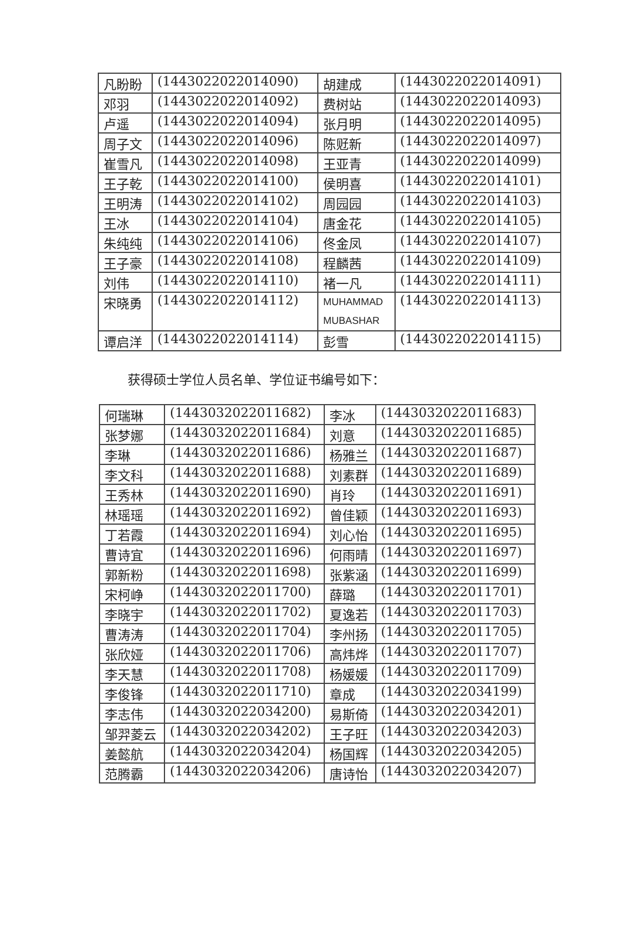| 凡盼盼 | (1443022022014090) | 胡建成 | (1443022022014091) |
| 邓羽 | (1443022022014092) | 费树站 | (1443022022014093) |
| 卢遥 | (1443022022014094) | 张月明 | (1443022022014095) |
| 周子文 | (1443022022014096) | 陈觃新 | (1443022022014097) |
| 崔雪凡 | (1443022022014098) | 王亚青 | (1443022022014099) |
| 王子乾 | (1443022022014100) | 侯明喜 | (1443022022014101) |
| 王明涛 | (1443022022014102) | 周园园 | (1443022022014103) |
| 王冰 | (1443022022014104) | 唐金花 | (1443022022014105) |
| 朱纯纯 | (1443022022014106) | 佟金凤 | (1443022022014107) |
| 王子豪 | (1443022022014108) | 程麟茜 | (1443022022014109) |
| 刘伟 | (1443022022014110) | 褚一凡 | (1443022022014111) |
| 宋晓勇 | (1443022022014112) | MUHAMMAD MUBASHAR | (1443022022014113) |
| 谭启洋 | (1443022022014114) | 彭雪 | (1443022022014115) |
获得硕士学位人员名单、学位证书编号如下：
| 何瑞琳 | (1443032022011682) | 李冰 | (1443032022011683) |
| 张梦娜 | (1443032022011684) | 刘意 | (1443032022011685) |
| 李琳 | (1443032022011686) | 杨雅兰 | (1443032022011687) |
| 李文科 | (1443032022011688) | 刘素群 | (1443032022011689) |
| 王秀林 | (1443032022011690) | 肖玲 | (1443032022011691) |
| 林瑶瑶 | (1443032022011692) | 曾佳颖 | (1443032022011693) |
| 丁若霞 | (1443032022011694) | 刘心怡 | (1443032022011695) |
| 曹诗宜 | (1443032022011696) | 何雨晴 | (1443032022011697) |
| 郭新粉 | (1443032022011698) | 张紫涵 | (1443032022011699) |
| 宋柯峥 | (1443032022011700) | 薛璐 | (1443032022011701) |
| 李晓宇 | (1443032022011702) | 夏逸若 | (1443032022011703) |
| 曹涛涛 | (1443032022011704) | 李州扬 | (1443032022011705) |
| 张欣娅 | (1443032022011706) | 高炜烨 | (1443032022011707) |
| 李天慧 | (1443032022011708) | 杨媛媛 | (1443032022011709) |
| 李俊锋 | (1443032022011710) | 章成 | (1443032022034199) |
| 李志伟 | (1443032022034200) | 易斯倚 | (1443032022034201) |
| 邹羿菱云 | (1443032022034202) | 王子旺 | (1443032022034203) |
| 姜懿航 | (1443032022034204) | 杨国辉 | (1443032022034205) |
| 范腾霸 | (1443032022034206) | 唐诗怡 | (1443032022034207) |